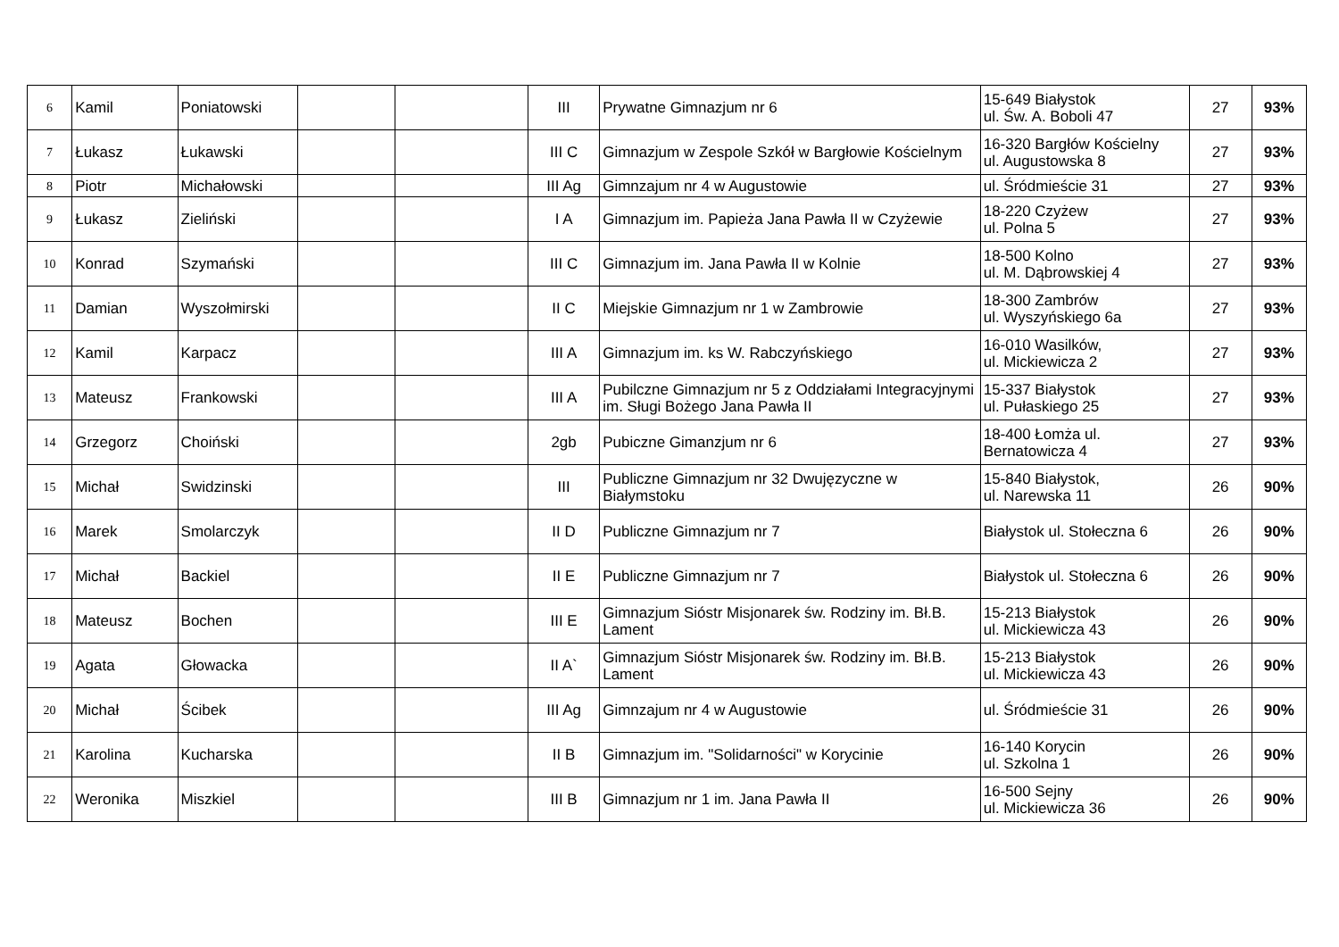| 6 | Kamil | Poniatowski | | | III | Prywatne Gimnazjum nr 6 | 15-649 Białystok ul. Św. A. Boboli 47 | 27 | 93% |
| 7 | Łukasz | Łukawski | | | III C | Gimnazjum w Zespole Szkół w Bargłowie Kościelnym | 16-320 Bargłów Kościelny ul. Augustowska 8 | 27 | 93% |
| 8 | Piotr | Michałowski | | | III Ag | Gimnzajum nr 4 w Augustowie | ul. Śródmieście 31 | 27 | 93% |
| 9 | Łukasz | Zieliński | | | I A | Gimnazjum im. Papieża Jana Pawła II w Czyżewie | 18-220 Czyżew ul. Polna 5 | 27 | 93% |
| 10 | Konrad | Szymański | | | III C | Gimnazjum im. Jana Pawła II w Kolnie | 18-500 Kolno ul. M. Dąbrowskiej 4 | 27 | 93% |
| 11 | Damian | Wyszołmirski | | | II C | Miejskie Gimnazjum nr 1 w Zambrowie | 18-300 Zambrów ul. Wyszyńskiego 6a | 27 | 93% |
| 12 | Kamil | Karpacz | | | III A | Gimnazjum im. ks W. Rabczyńskiego | 16-010 Wasilków, ul. Mickiewicza 2 | 27 | 93% |
| 13 | Mateusz | Frankowski | | | III A | Pubilczne Gimnazjum nr 5 z Oddziałami Integracyjnymi im. Sługi Bożego Jana Pawła II | 15-337 Białystok ul. Pułaskiego 25 | 27 | 93% |
| 14 | Grzegorz | Choiński | | | 2gb | Pubiczne Gimanzjum nr 6 | 18-400 Łomża ul. Bernatowicza 4 | 27 | 93% |
| 15 | Michał | Swidzinski | | | III | Publiczne Gimnazjum nr 32 Dwujęzyczne w Białymstoku | 15-840 Białystok, ul. Narewska 11 | 26 | 90% |
| 16 | Marek | Smolarczyk | | | II D | Publiczne Gimnazjum nr 7 | Białystok ul. Stołeczna 6 | 26 | 90% |
| 17 | Michał | Backiel | | | II E | Publiczne Gimnazjum nr 7 | Białystok ul. Stołeczna 6 | 26 | 90% |
| 18 | Mateusz | Bochen | | | III E | Gimnazjum Sióstr Misjonarek św. Rodziny im. Bł.B. Lament | 15-213 Białystok ul. Mickiewicza 43 | 26 | 90% |
| 19 | Agata | Głowacka | | | II A` | Gimnazjum Sióstr Misjonarek św. Rodziny im. Bł.B. Lament | 15-213 Białystok ul. Mickiewicza 43 | 26 | 90% |
| 20 | Michał | Ścibek | | | III Ag | Gimnzajum nr 4 w Augustowie | ul. Śródmieście 31 | 26 | 90% |
| 21 | Karolina | Kucharska | | | II B | Gimnazjum im. "Solidarności" w Korycinie | 16-140 Korycin ul. Szkolna 1 | 26 | 90% |
| 22 | Weronika | Miszkiel | | | III B | Gimnazjum nr 1 im. Jana Pawła II | 16-500 Sejny ul. Mickiewicza 36 | 26 | 90% |